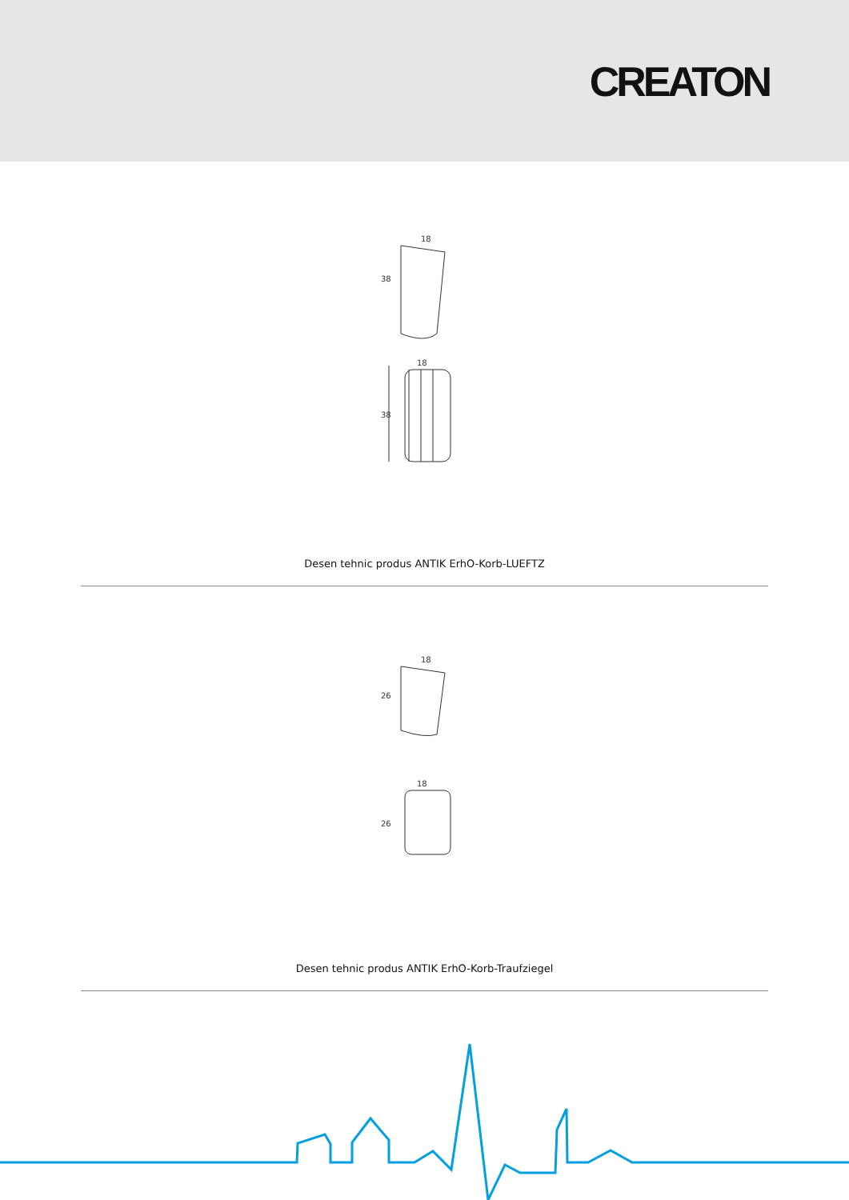CREATON
18
38
18
38
Desen tehnic produs ANTIK ErhO-Korb-LUEFTZ
18
26
18
26
Desen tehnic produs ANTIK ErhO-Korb-Traufziegel